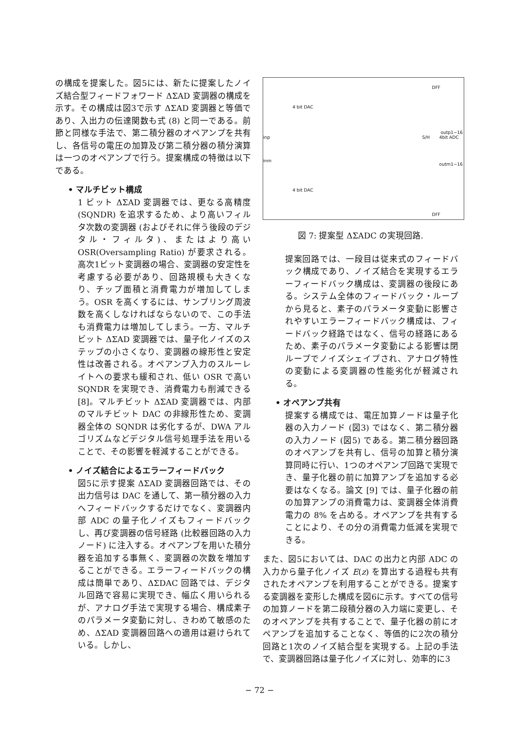の構成を提案した。図5には、新たに提案したノイズ結合型フィードフォワード ΔΣAD 変調器の構成を示す。その構成は図3で示す ΔΣAD 変調器と等価であり、入出力の伝達関数も式 (8) と同一である。前節と同様な手法で、第二積分器のオペアンプを共有し、各信号の電圧の加算及び第二積分器の積分演算は一つのオペアンプで行う。提案構成の特徴は以下である。
• マルチビット構成
1 ビット ΔΣAD 変調器では、更なる高精度 (SQNDR) を追求するため、より高いフィルタ次数の変調器 (およびそれに伴う後段のデジタル・フィルタ)、またはより高い OSR(Oversampling Ratio) が要求される。高次1ビット変調器の場合、変調器の安定性を考慮する必要があり、回路規模も大きくなり、チップ面積と消費電力が増加してしまう。OSR を高くするには、サンプリング周波数を高くしなければならないので、この手法も消費電力は増加してしまう。一方、マルチビット ΔΣAD 変調器では、量子化ノイズのステップの小さくなり、変調器の線形性と安定性は改善される。オペアンプ入力のスルーレイトへの要求も緩和され、低い OSR で高い SQNDR を実現でき、消費電力も削減できる [8]。マルチビット ΔΣAD 変調器では、内部のマルチビット DAC の非線形性ため、変調器全体の SQNDR は劣化するが、DWA アルゴリズムなどデジタル信号処理手法を用いることで、その影響を軽減することができる。
• ノイズ結合によるエラーフィードバック
図5に示す提案 ΔΣAD 変調器回路では、その出力信号は DAC を通して、第一積分器の入力へフィードバックするだけでなく、変調器内部 ADC の量子化ノイズもフィードバックし、再び変調器の信号経路 (比較器回路の入力ノード) に注入する。オペアンプを用いた積分器を追加する事無く、変調器の次数を増加することができる。エラーフィードバックの構成は簡単であり、ΔΣDAC 回路では、デジタル回路で容易に実現でき、幅広く用いられるが、アナログ手法で実現する場合、構成素子のパラメータ変動に対し、きわめて敏感のため、ΔΣAD 変調器回路への適用は避けられている。しかし、
4 bit DAC
4 bit DAC
inp
inm
S/H 4bit ADC
DFF
DFF
outp1~16
outm1~16
図 7: 提案型 ΔΣADC の実現回路.
提案回路では、一段目は従来式のフィードバック構成であり、ノイズ結合を実現するエラーフィードバック構成は、変調器の後段にある。システム全体のフィードバック・ループから見ると、素子のパラメータ変動に影響されやすいエラーフィードバック構成は、フィードバック経路ではなく、信号の経路にあるため、素子のパラメータ変動による影響は閉ループでノイズシェイプされ、アナログ特性の変動による変調器の性能劣化が軽減される。
• オペアンプ共有
提案する構成では、電圧加算ノードは量子化器の入力ノード (図3) ではなく、第二積分器の入力ノード (図5) である。第二積分器回路のオペアンプを共有し、信号の加算と積分演算同時に行い、1つのオペアンプ回路で実現でき、量子化器の前に加算アンプを追加する必要はなくなる。論文 [9] では、量子化器の前の加算アンプの消費電力は、変調器全体消費電力の 8% を占める。オペアンプを共有することにより、その分の消費電力低減を実現できる。
また、図5においては、DAC の出力と内部 ADC の入力から量子化ノイズ E(z) を算出する過程も共有されたオペアンプを利用することができる。提案する変調器を変形した構成を図6に示す。すべての信号の加算ノードを第二段積分器の入力端に変更し、そのオペアンプを共有することで、量子化器の前にオペアンプを追加することなく、等価的に2次の積分回路と1次のノイズ結合型を実現する。上記の手法で、変調器回路は量子化ノイズに対し、効率的に3
− 72 −